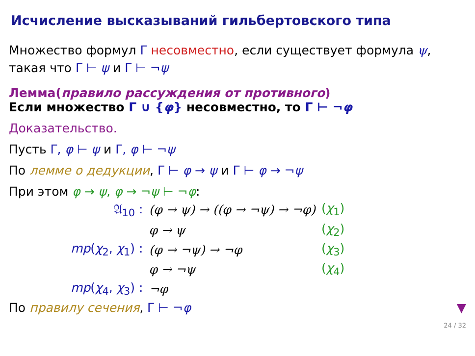Исчисление высказываний гильбертовского типа
Множество формул Γ несовместно, если существует формула ψ,
такая что Γ ⊢ ψ и Γ ⊢ ¬ψ
Лемма(правило рассуждения от противного)
Если множество Γ ∪ {φ} несовместно, то Γ ⊢ ¬φ
Доказательство.
Пусть Γ, φ ⊢ ψ и Γ, φ ⊢ ¬ψ
По лемме о дедукции, Γ ⊢ φ → ψ и Γ ⊢ φ → ¬ψ
При этом φ → ψ, φ → ¬ψ ⊢ ¬φ:
| 𝔄<sub>10</sub> : | (φ → ψ) → ((φ → ¬ψ) → ¬φ) | ( χ<sub>1</sub>) |
| | φ → ψ | ( χ<sub>2</sub>) |
| mp ( χ<sub>2</sub>, χ<sub>1</sub>) : | (φ → ¬ψ) → ¬φ | ( χ<sub>3</sub>) |
| | φ → ¬ψ | ( χ<sub>4</sub>) |
| mp ( χ<sub>4</sub>, χ<sub>3</sub>) : | ¬φ | |
По правилу сечения, Γ ⊢ ¬φ ▼
24 / 32